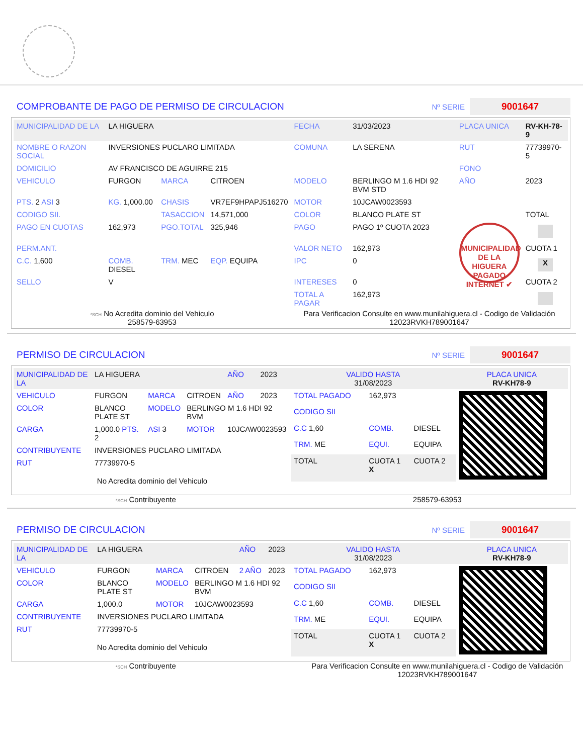COMPROBANTE DE PAGO DE PERMISO DE CIRCULACION
Nº SERIE
9001647
| MUNICIPALIDAD DE LA | LA HIGUERA | | | FECHA | 31/03/2023 | PLACA UNICA | RV-KH-78-9 |
| NOMBRE O RAZON SOCIAL | INVERSIONES PUCLARO LIMITADA | | | COMUNA | LA SERENA | RUT | 77739970-5 |
| DOMICILIO | AV FRANCISCO DE AGUIRRE 215 | | | | | FONO | |
| VEHICULO | FURGON | MARCA | CITROEN | MODELO | BERLINGO M 1.6 HDI 92 BVM STD | AÑO | 2023 |
| PTS. 2 ASI 3 | KG. 1,000.00 | CHASIS | VR7EF9HPAPJ516270 | MOTOR | 10JCAW0023593 | | |
| CODIGO SII. | | TASACCION | 14,571,000 | COLOR | BLANCO PLATE ST | | TOTAL |
| PAGO EN CUOTAS | 162,973 | PGO.TOTAL | 325,946 | PAGO | PAGO 1º CUOTA 2023 | MUNICIPALIDAD DE LA HIGUERA PAGADO INTERNET ✔ | |
| PERM.ANT. | | | | VALOR NETO | 162,973 | | CUOTA 1 |
| C.C. 1,600 | COMB. DIESEL | TRM. MEC | EQP. EQUIPA | IPC | 0 | | X |
| SELLO | V | | | INTERESES | 0 | | CUOTA 2 |
| | | | | TOTAL A PAGAR | 162,973 | | |
*SCH No Acredita dominio del Vehiculo
258579-63953
Para Verificacion Consulte en www.munilahiguera.cl - Codigo de Validación
12023RVKH789001647
PERMISO DE CIRCULACION
Nº SERIE
9001647
| MUNICIPALIDAD DE LA | LA HIGUERA | | | AÑO | 2023 |
| VEHICULO | FURGON | MARCA | CITROEN | AÑO | 2023 |
| COLOR | BLANCO PLATE ST | MODELO | BERLINGO M 1.6 HDI 92 BVM | | |
| CARGA | 1,000.0 PTS. 2 | ASI 3 | MOTOR | 10JCAW0023593 | |
| CONTRIBUYENTE | INVERSIONES PUCLARO LIMITADA | | | | |
| RUT | 77739970-5 | | | | |
No Acredita dominio del Vehiculo
| VALIDO HASTA 31/08/2023 | | | PLACA UNICA RV-KH78-9 |
| TOTAL PAGADO | 162,973 | | |
| CODIGO SII | | | |
| C.C 1,60 | COMB. | DIESEL | |
| TRM. ME | EQUI. | EQUIPA | |
| TOTAL | CUOTA 1 X | CUOTA 2 | |
*SCH Contribuyente 258579-63953
PERMISO DE CIRCULACION
Nº SERIE
9001647
| MUNICIPALIDAD DE LA | LA HIGUERA | | | AÑO | 2023 |
| VEHICULO | FURGON | MARCA | CITROEN | 2 AÑO | 2023 |
| COLOR | BLANCO PLATE ST | MODELO | BERLINGO M 1.6 HDI 92 BVM | | |
| CARGA | 1,000.0 | MOTOR | 10JCAW0023593 | | |
| CONTRIBUYENTE | INVERSIONES PUCLARO LIMITADA | | | | |
| RUT | 77739970-5 | | | | |
No Acredita dominio del Vehiculo
| VALIDO HASTA 31/08/2023 | | | PLACA UNICA RV-KH78-9 |
| TOTAL PAGADO | 162,973 | | |
| CODIGO SII | | | |
| C.C 1,60 | COMB. | DIESEL | |
| TRM. ME | EQUI. | EQUIPA | |
| TOTAL | CUOTA 1 X | CUOTA 2 | |
*SCH Contribuyente Para Verificacion Consulte en www.munilahiguera.cl - Codigo de Validación
12023RVKH789001647